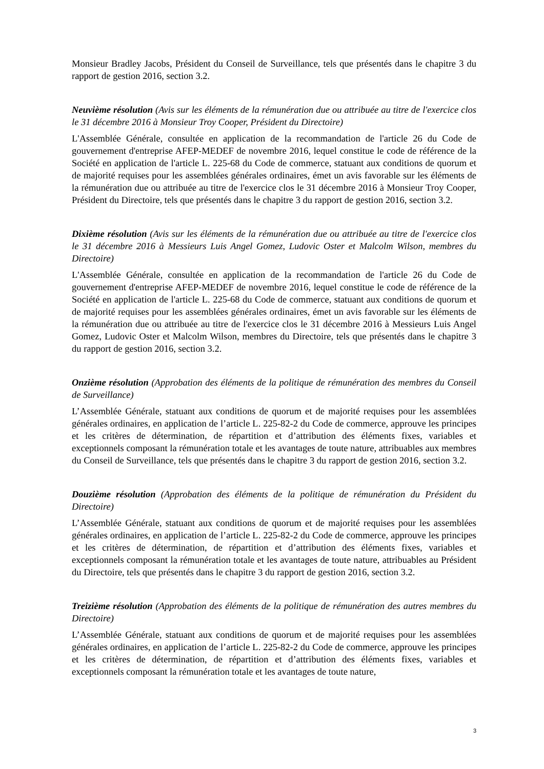Monsieur Bradley Jacobs, Président du Conseil de Surveillance, tels que présentés dans le chapitre 3 du rapport de gestion 2016, section 3.2.
Neuvième résolution (Avis sur les éléments de la rémunération due ou attribuée au titre de l'exercice clos le 31 décembre 2016 à Monsieur Troy Cooper, Président du Directoire)
L'Assemblée Générale, consultée en application de la recommandation de l'article 26 du Code de gouvernement d'entreprise AFEP-MEDEF de novembre 2016, lequel constitue le code de référence de la Société en application de l'article L. 225-68 du Code de commerce, statuant aux conditions de quorum et de majorité requises pour les assemblées générales ordinaires, émet un avis favorable sur les éléments de la rémunération due ou attribuée au titre de l'exercice clos le 31 décembre 2016 à Monsieur Troy Cooper, Président du Directoire, tels que présentés dans le chapitre 3 du rapport de gestion 2016, section 3.2.
Dixième résolution (Avis sur les éléments de la rémunération due ou attribuée au titre de l'exercice clos le 31 décembre 2016 à Messieurs Luis Angel Gomez, Ludovic Oster et Malcolm Wilson, membres du Directoire)
L'Assemblée Générale, consultée en application de la recommandation de l'article 26 du Code de gouvernement d'entreprise AFEP-MEDEF de novembre 2016, lequel constitue le code de référence de la Société en application de l'article L. 225-68 du Code de commerce, statuant aux conditions de quorum et de majorité requises pour les assemblées générales ordinaires, émet un avis favorable sur les éléments de la rémunération due ou attribuée au titre de l'exercice clos le 31 décembre 2016 à Messieurs Luis Angel Gomez, Ludovic Oster et Malcolm Wilson, membres du Directoire, tels que présentés dans le chapitre 3 du rapport de gestion 2016, section 3.2.
Onzième résolution (Approbation des éléments de la politique de rémunération des membres du Conseil de Surveillance)
L’Assemblée Générale, statuant aux conditions de quorum et de majorité requises pour les assemblées générales ordinaires, en application de l’article L. 225-82-2 du Code de commerce, approuve les principes et les critères de détermination, de répartition et d’attribution des éléments fixes, variables et exceptionnels composant la rémunération totale et les avantages de toute nature, attribuables aux membres du Conseil de Surveillance, tels que présentés dans le chapitre 3 du rapport de gestion 2016, section 3.2.
Douzième résolution (Approbation des éléments de la politique de rémunération du Président du Directoire)
L’Assemblée Générale, statuant aux conditions de quorum et de majorité requises pour les assemblées générales ordinaires, en application de l’article L. 225-82-2 du Code de commerce, approuve les principes et les critères de détermination, de répartition et d’attribution des éléments fixes, variables et exceptionnels composant la rémunération totale et les avantages de toute nature, attribuables au Président du Directoire, tels que présentés dans le chapitre 3 du rapport de gestion 2016, section 3.2.
Treizième résolution (Approbation des éléments de la politique de rémunération des autres membres du Directoire)
L’Assemblée Générale, statuant aux conditions de quorum et de majorité requises pour les assemblées générales ordinaires, en application de l’article L. 225-82-2 du Code de commerce, approuve les principes et les critères de détermination, de répartition et d’attribution des éléments fixes, variables et exceptionnels composant la rémunération totale et les avantages de toute nature,
3